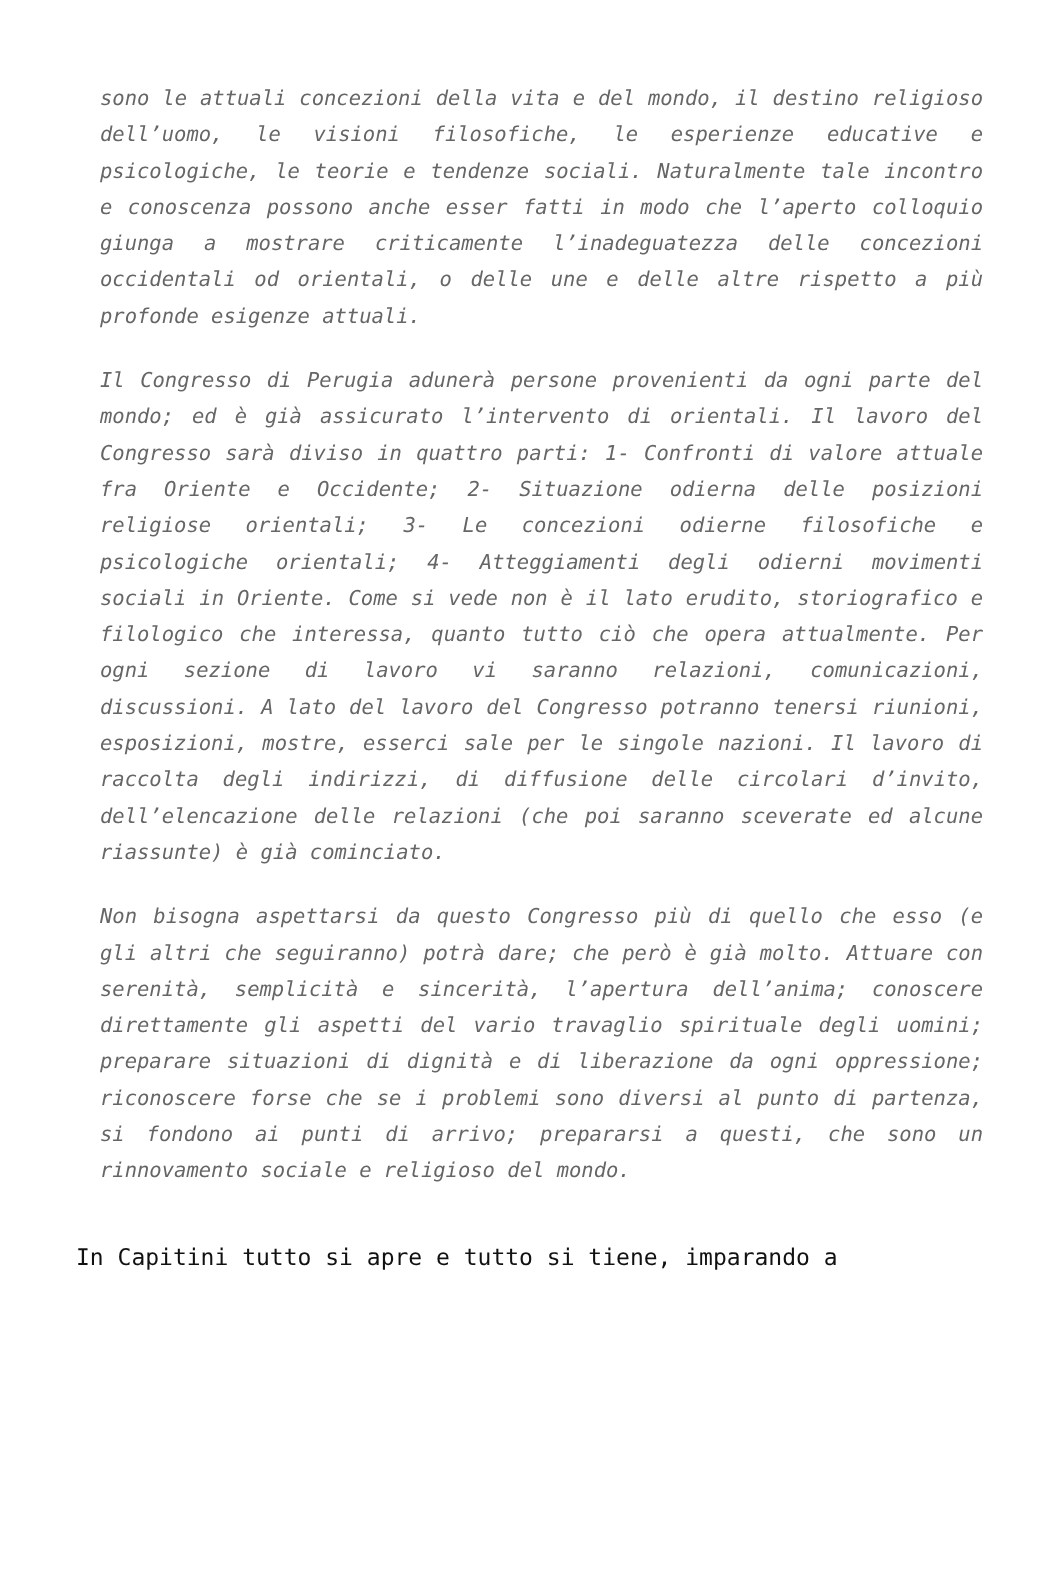sono le attuali concezioni della vita e del mondo, il destino religioso dell’uomo, le visioni filosofiche, le esperienze educative e psicologiche, le teorie e tendenze sociali. Naturalmente tale incontro e conoscenza possono anche esser fatti in modo che l’aperto colloquio giunga a mostrare criticamente l’inadeguatezza delle concezioni occidentali od orientali, o delle une e delle altre rispetto a più profonde esigenze attuali.
Il Congresso di Perugia adunerà persone provenienti da ogni parte del mondo; ed è già assicurato l’intervento di orientali. Il lavoro del Congresso sarà diviso in quattro parti: 1- Confronti di valore attuale fra Oriente e Occidente; 2- Situazione odierna delle posizioni religiose orientali; 3- Le concezioni odierne filosofiche e psicologiche orientali; 4- Atteggiamenti degli odierni movimenti sociali in Oriente. Come si vede non è il lato erudito, storiografico e filologico che interessa, quanto tutto ciò che opera attualmente. Per ogni sezione di lavoro vi saranno relazioni, comunicazioni, discussioni. A lato del lavoro del Congresso potranno tenersi riunioni, esposizioni, mostre, esserci sale per le singole nazioni. Il lavoro di raccolta degli indirizzi, di diffusione delle circolari d’invito, dell’elencazione delle relazioni (che poi saranno sceverate ed alcune riassunte) è già cominciato.
Non bisogna aspettarsi da questo Congresso più di quello che esso (e gli altri che seguiranno) potrà dare; che però è già molto. Attuare con serenità, semplicità e sincerità, l’apertura dell’anima; conoscere direttamente gli aspetti del vario travaglio spirituale degli uomini; preparare situazioni di dignità e di liberazione da ogni oppressione; riconoscere forse che se i problemi sono diversi al punto di partenza, si fondono ai punti di arrivo; prepararsi a questi, che sono un rinnovamento sociale e religioso del mondo.
In Capitini tutto si apre e tutto si tiene, imparando a